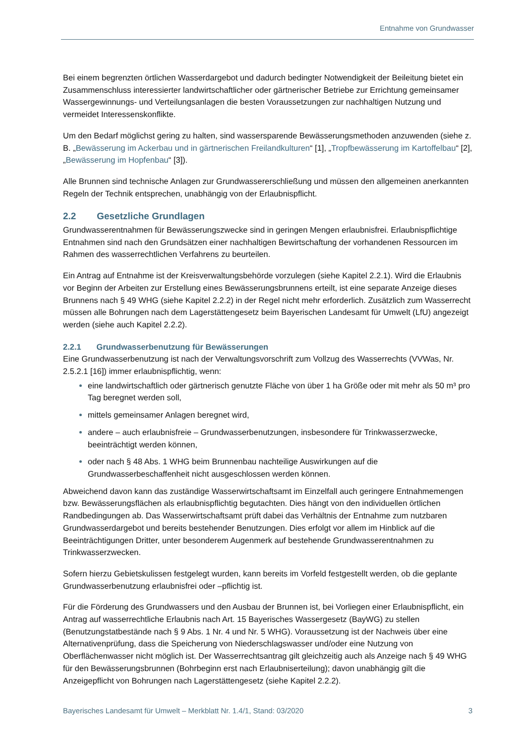Entnahme von Grundwasser
Bei einem begrenzten örtlichen Wasserdargebot und dadurch bedingter Notwendigkeit der Beileitung bietet ein Zusammenschluss interessierter landwirtschaftlicher oder gärtnerischer Betriebe zur Errichtung gemeinsamer Wassergewinnungs- und Verteilungsanlagen die besten Voraussetzungen zur nachhaltigen Nutzung und vermeidet Interessenskonflikte.
Um den Bedarf möglichst gering zu halten, sind wassersparende Bewässerungsmethoden anzuwenden (siehe z. B. „Bewässerung im Ackerbau und in gärtnerischen Freilandkulturen“ [1], „Tropfbewässerung im Kartoffelbau“ [2], „Bewässerung im Hopfenbau“ [3]).
Alle Brunnen sind technische Anlagen zur Grundwassererschließung und müssen den allgemeinen anerkannten Regeln der Technik entsprechen, unabhängig von der Erlaubnispflicht.
2.2 Gesetzliche Grundlagen
Grundwasserentnahmen für Bewässerungszwecke sind in geringen Mengen erlaubnisfrei. Erlaubnispflichtige Entnahmen sind nach den Grundsätzen einer nachhaltigen Bewirtschaftung der vorhandenen Ressourcen im Rahmen des wasserrechtlichen Verfahrens zu beurteilen.
Ein Antrag auf Entnahme ist der Kreisverwaltungsbehörde vorzulegen (siehe Kapitel 2.2.1). Wird die Erlaubnis vor Beginn der Arbeiten zur Erstellung eines Bewässerungsbrunnens erteilt, ist eine separate Anzeige dieses Brunnens nach § 49 WHG (siehe Kapitel 2.2.2) in der Regel nicht mehr erforderlich. Zusätzlich zum Wasserrecht müssen alle Bohrungen nach dem Lagerstättengesetz beim Bayerischen Landesamt für Umwelt (LfU) angezeigt werden (siehe auch Kapitel 2.2.2).
2.2.1 Grundwasserbenutzung für Bewässerungen
Eine Grundwasserbenutzung ist nach der Verwaltungsvorschrift zum Vollzug des Wasserrechts (VVWas, Nr. 2.5.2.1 [16]) immer erlaubnispflichtig, wenn:
eine landwirtschaftlich oder gärtnerisch genutzte Fläche von über 1 ha Größe oder mit mehr als 50 m³ pro Tag beregnet werden soll,
mittels gemeinsamer Anlagen beregnet wird,
andere – auch erlaubnisfreie – Grundwasserbenutzungen, insbesondere für Trinkwasserzwecke, beeinträchtigt werden können,
oder nach § 48 Abs. 1 WHG beim Brunnenbau nachteilige Auswirkungen auf die Grundwasserbeschaffenheit nicht ausgeschlossen werden können.
Abweichend davon kann das zuständige Wasserwirtschaftsamt im Einzelfall auch geringere Entnahmemengen bzw. Bewässerungsflächen als erlaubnispflichtig begutachten. Dies hängt von den individuellen örtlichen Randbedingungen ab. Das Wasserwirtschaftsamt prüft dabei das Verhältnis der Entnahme zum nutzbaren Grundwasserdargebot und bereits bestehender Benutzungen. Dies erfolgt vor allem im Hinblick auf die Beeinträchtigungen Dritter, unter besonderem Augenmerk auf bestehende Grundwasserentnahmen zu Trinkwasserzwecken.
Sofern hierzu Gebietskulissen festgelegt wurden, kann bereits im Vorfeld festgestellt werden, ob die geplante Grundwasserbenutzung erlaubnisfrei oder –pflichtig ist.
Für die Förderung des Grundwassers und den Ausbau der Brunnen ist, bei Vorliegen einer Erlaubnispflicht, ein Antrag auf wasserrechtliche Erlaubnis nach Art. 15 Bayerisches Wassergesetz (BayWG) zu stellen (Benutzungstatbestände nach § 9 Abs. 1 Nr. 4 und Nr. 5 WHG). Voraussetzung ist der Nachweis über eine Alternativenprüfung, dass die Speicherung von Niederschlagswasser und/oder eine Nutzung von Oberflächenwasser nicht möglich ist. Der Wasserrechtsantrag gilt gleichzeitig auch als Anzeige nach § 49 WHG für den Bewässerungsbrunnen (Bohrbeginn erst nach Erlaubniserteilung); davon unabhängig gilt die Anzeigepflicht von Bohrungen nach Lagerstättengesetz (siehe Kapitel 2.2.2).
Bayerisches Landesamt für Umwelt – Merkblatt Nr. 1.4/1, Stand: 03/2020 3